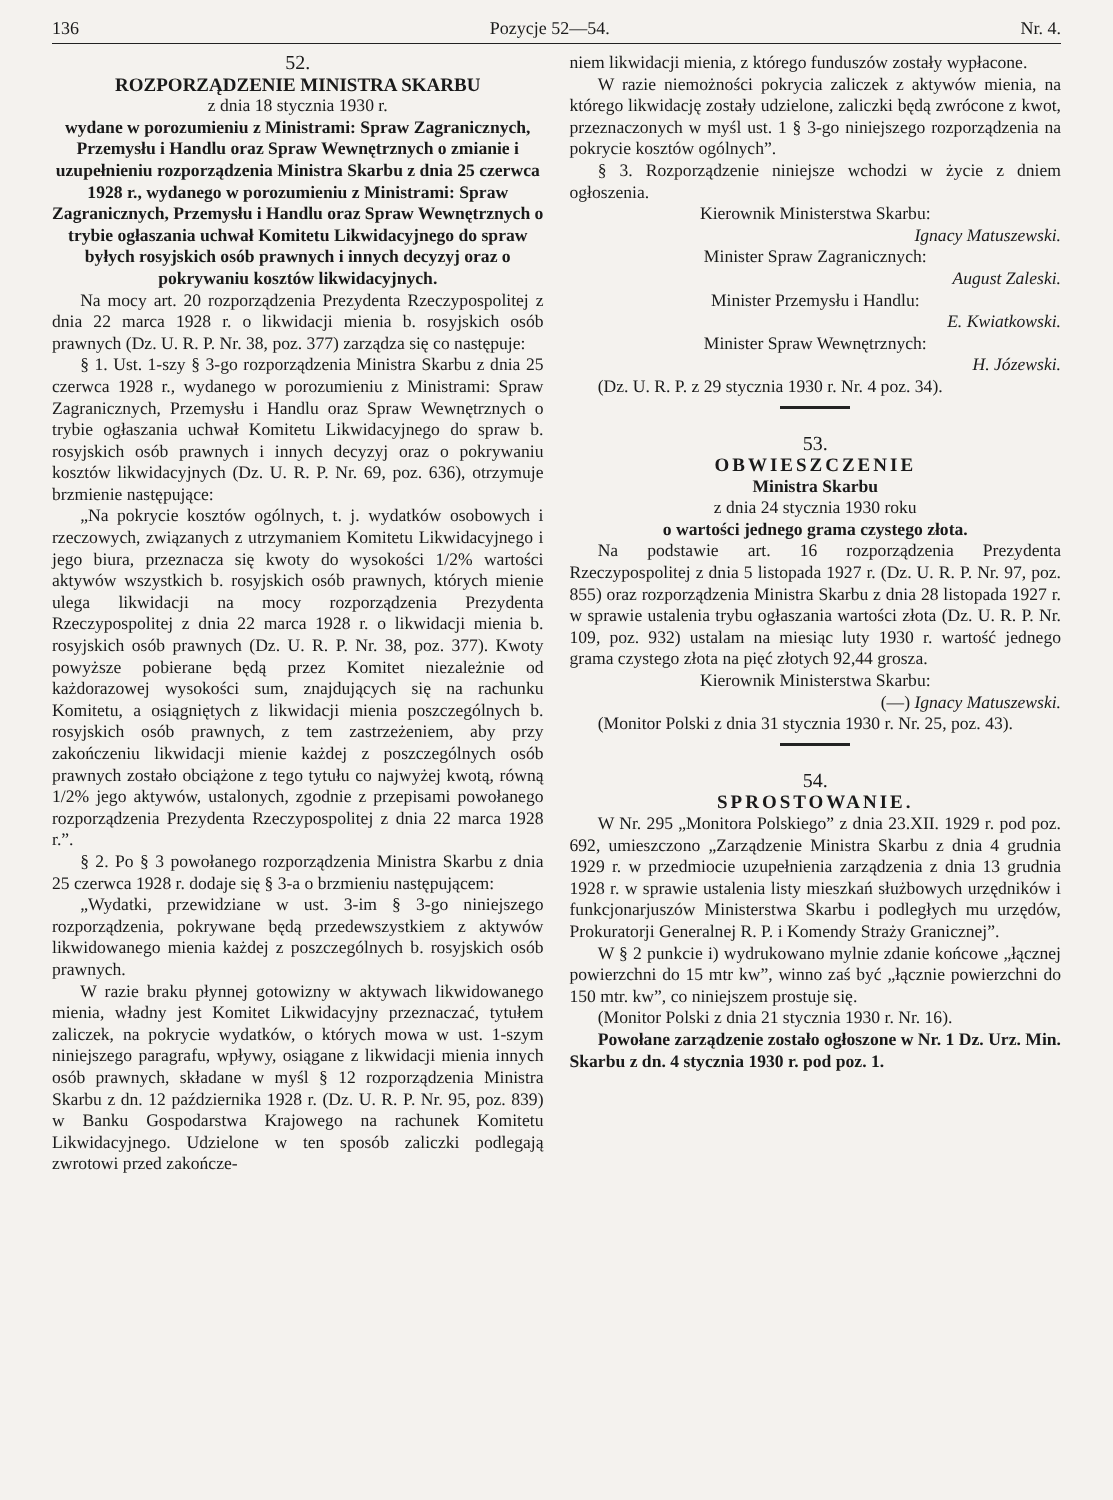136 Pozycje 52—54. Nr. 4.
52.
ROZPORZĄDZENIE MINISTRA SKARBU
z dnia 18 stycznia 1930 r.
wydane w porozumieniu z Ministrami: Spraw Zagranicznych, Przemysłu i Handlu oraz Spraw Wewnętrznych o zmianie i uzupełnieniu rozporządzenia Ministra Skarbu z dnia 25 czerwca 1928 r., wydanego w porozumieniu z Ministrami: Spraw Zagranicznych, Przemysłu i Handlu oraz Spraw Wewnętrznych o trybie ogłaszania uchwał Komitetu Likwidacyjnego do spraw byłych rosyjskich osób prawnych i innych decyzyj oraz o pokrywaniu kosztów likwidacyjnych.
Na mocy art. 20 rozporządzenia Prezydenta Rzeczypospolitej z dnia 22 marca 1928 r. o likwidacji mienia b. rosyjskich osób prawnych (Dz. U. R. P. Nr. 38, poz. 377) zarządza się co następuje:
§ 1. Ust. 1-szy § 3-go rozporządzenia Ministra Skarbu z dnia 25 czerwca 1928 r., wydanego w porozumieniu z Ministrami: Spraw Zagranicznych, Przemysłu i Handlu oraz Spraw Wewnętrznych o trybie ogłaszania uchwał Komitetu Likwidacyjnego do spraw b. rosyjskich osób prawnych i innych decyzyj oraz o pokrywaniu kosztów likwidacyjnych (Dz. U. R. P. Nr. 69, poz. 636), otrzymuje brzmienie następujące:
„Na pokrycie kosztów ogólnych, t. j. wydatków osobowych i rzeczowych, związanych z utrzymaniem Komitetu Likwidacyjnego i jego biura, przeznacza się kwoty do wysokości 1/2% wartości aktywów wszystkich b. rosyjskich osób prawnych, których mienie ulega likwidacji na mocy rozporządzenia Prezydenta Rzeczypospolitej z dnia 22 marca 1928 r. o likwidacji mienia b. rosyjskich osób prawnych (Dz. U. R. P. Nr. 38, poz. 377). Kwoty powyższe pobierane będą przez Komitet niezależnie od każdorazowej wysokości sum, znajdujących się na rachunku Komitetu, a osiągniętych z likwidacji mienia poszczególnych b. rosyjskich osób prawnych, z tem zastrzeżeniem, aby przy zakończeniu likwidacji mienie każdej z poszczególnych osób prawnych zostało obciążone z tego tytułu co najwyżej kwotą, równą 1/2% jego aktywów, ustalonych, zgodnie z przepisami powołanego rozporządzenia Prezydenta Rzeczypospolitej z dnia 22 marca 1928 r.”.
§ 2. Po § 3 powołanego rozporządzenia Ministra Skarbu z dnia 25 czerwca 1928 r. dodaje się § 3-a o brzmieniu następującem:
„Wydatki, przewidziane w ust. 3-im § 3-go niniejszego rozporządzenia, pokrywane będą przedewszystkiem z aktywów likwidowanego mienia każdej z poszczególnych b. rosyjskich osób prawnych.
W razie braku płynnej gotowizny w aktywach likwidowanego mienia, władny jest Komitet Likwidacyjny przeznaczać, tytułem zaliczek, na pokrycie wydatków, o których mowa w ust. 1-szym niniejszego paragrafu, wpływy, osiągane z likwidacji mienia innych osób prawnych, składane w myśl § 12 rozporządzenia Ministra Skarbu z dn. 12 października 1928 r. (Dz. U. R. P. Nr. 95, poz. 839) w Banku Gospodarstwa Krajowego na rachunek Komitetu Likwidacyjnego. Udzielone w ten sposób zaliczki podlegają zwrotowi przed zakończe-
niem likwidacji mienia, z którego funduszów zostały wypłacone.
W razie niemożności pokrycia zaliczek z aktywów mienia, na którego likwidację zostały udzielone, zaliczki będą zwrócone z kwot, przeznaczonych w myśl ust. 1 § 3-go niniejszego rozporządzenia na pokrycie kosztów ogólnych”.
§ 3. Rozporządzenie niniejsze wchodzi w życie z dniem ogłoszenia.
Kierownik Ministerstwa Skarbu:
Ignacy Matuszewski.
Minister Spraw Zagranicznych:
August Zaleski.
Minister Przemysłu i Handlu:
E. Kwiatkowski.
Minister Spraw Wewnętrznych:
H. Józewski.
(Dz. U. R. P. z 29 stycznia 1930 r. Nr. 4 poz. 34).
53.
OBWIESZCZENIE
Ministra Skarbu
z dnia 24 stycznia 1930 roku
o wartości jednego grama czystego złota.
Na podstawie art. 16 rozporządzenia Prezydenta Rzeczypospolitej z dnia 5 listopada 1927 r. (Dz. U. R. P. Nr. 97, poz. 855) oraz rozporządzenia Ministra Skarbu z dnia 28 listopada 1927 r. w sprawie ustalenia trybu ogłaszania wartości złota (Dz. U. R. P. Nr. 109, poz. 932) ustalam na miesiąc luty 1930 r. wartość jednego grama czystego złota na pięć złotych 92,44 grosza.
Kierownik Ministerstwa Skarbu:
(—) Ignacy Matuszewski.
(Monitor Polski z dnia 31 stycznia 1930 r. Nr. 25, poz. 43).
54.
SPROSTOWANIE.
W Nr. 295 „Monitora Polskiego” z dnia 23.XII. 1929 r. pod poz. 692, umieszczono „Zarządzenie Ministra Skarbu z dnia 4 grudnia 1929 r. w przedmiocie uzupełnienia zarządzenia z dnia 13 grudnia 1928 r. w sprawie ustalenia listy mieszkań służbowych urzędników i funkcjonarjuszów Ministerstwa Skarbu i podległych mu urzędów, Prokuratorji Generalnej R. P. i Komendy Straży Granicznej”.
W § 2 punkcie i) wydrukowano mylnie zdanie końcowe „łącznej powierzchni do 15 mtr kw”, winno zaś być „łącznie powierzchni do 150 mtr. kw”, co niniejszem prostuje się.
(Monitor Polski z dnia 21 stycznia 1930 r. Nr. 16).
Powołane zarządzenie zostało ogłoszone w Nr. 1 Dz. Urz. Min. Skarbu z dn. 4 stycznia 1930 r. pod poz. 1.